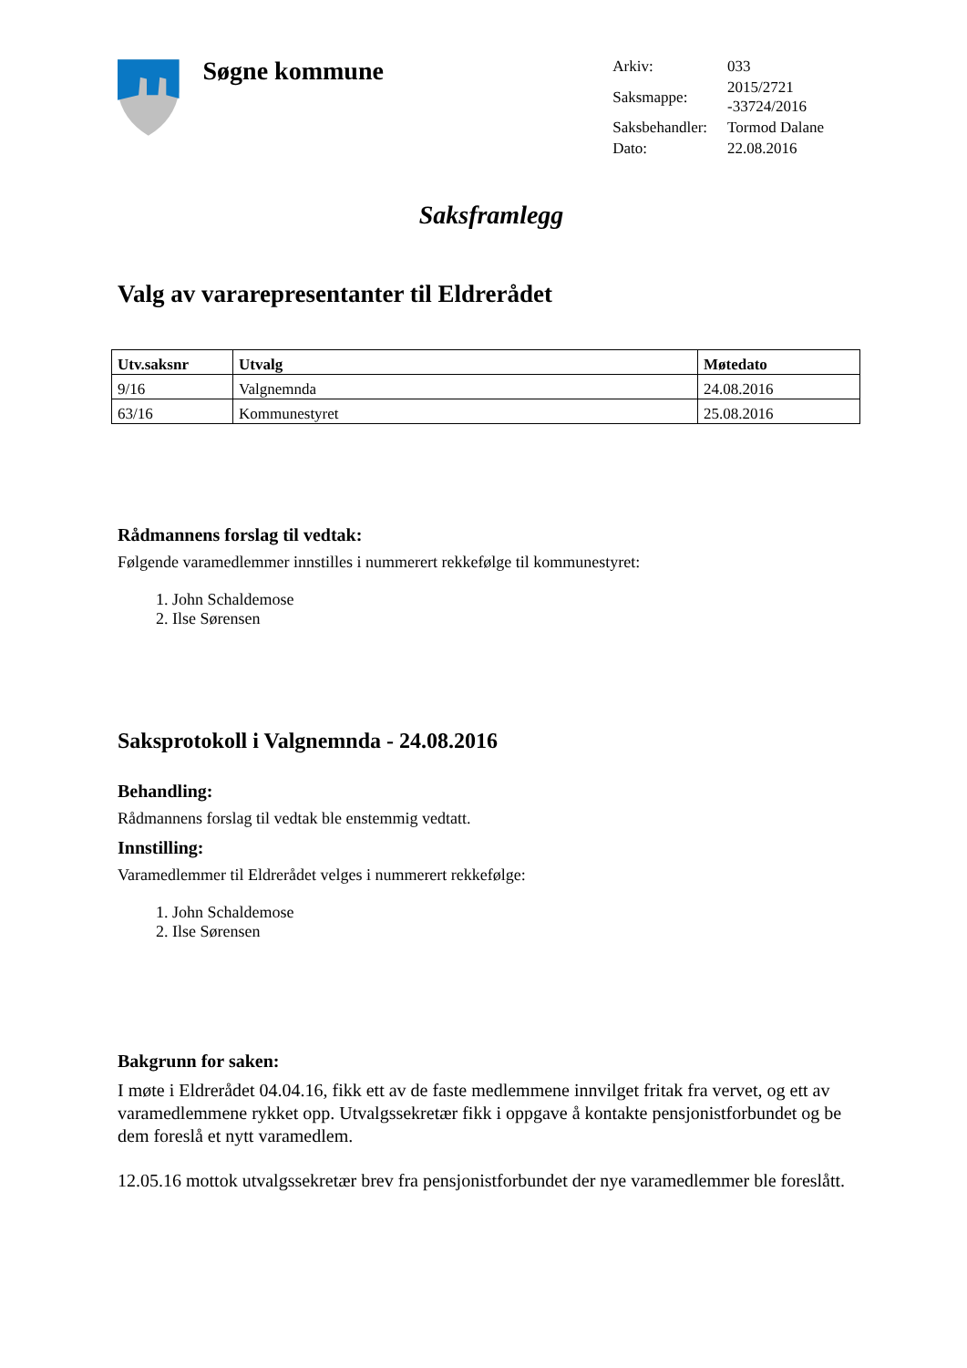Søgne kommune
| Arkiv: | 033 |
| Saksmappe: | 2015/2721 -33724/2016 |
| Saksbehandler: | Tormod Dalane |
| Dato: | 22.08.2016 |
Saksframlegg
Valg av vararepresentanter til Eldrerådet
| Utv.saksnr | Utvalg | Møtedato |
| --- | --- | --- |
| 9/16 | Valgnemnda | 24.08.2016 |
| 63/16 | Kommunestyret | 25.08.2016 |
Rådmannens forslag til vedtak:
Følgende varamedlemmer innstilles i nummerert rekkefølge til kommunestyret:
1. John Schaldemose
2. Ilse Sørensen
Saksprotokoll i Valgnemnda - 24.08.2016
Behandling:
Rådmannens forslag til vedtak ble enstemmig vedtatt.
Innstilling:
Varamedlemmer til Eldrerådet velges i nummerert rekkefølge:
1. John Schaldemose
2. Ilse Sørensen
Bakgrunn for saken:
I møte i Eldrerådet 04.04.16, fikk ett av de faste medlemmene innvilget fritak fra vervet, og ett av varamedlemmene rykket opp. Utvalgssekretær fikk i oppgave å kontakte pensjonistforbundet og be dem foreslå et nytt varamedlem.
12.05.16 mottok utvalgssekretær brev fra pensjonistforbundet der nye varamedlemmer ble foreslått.